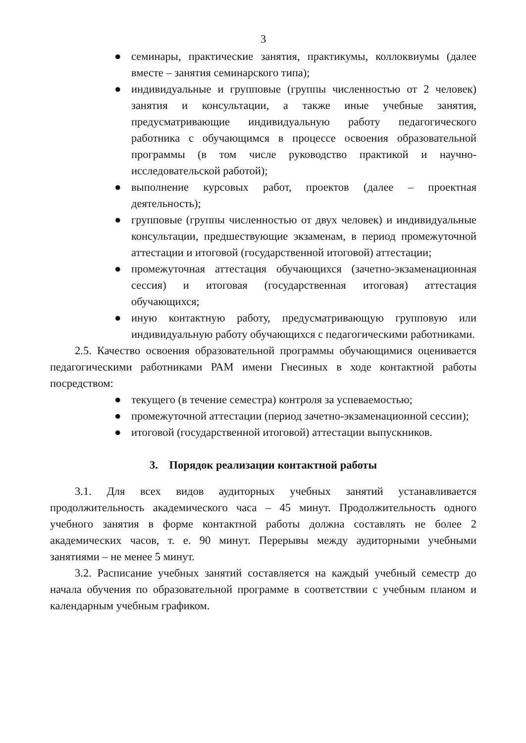3
● семинары, практические занятия, практикумы, коллоквиумы (далее вместе – занятия семинарского типа);
● индивидуальные и групповые (группы численностью от 2 человек) занятия и консультации, а также иные учебные занятия, предусматривающие индивидуальную работу педагогического работника с обучающимся в процессе освоения образовательной программы (в том числе руководство практикой и научно-исследовательской работой);
● выполнение курсовых работ, проектов (далее – проектная деятельность);
● групповые (группы численностью от двух человек) и индивидуальные консультации, предшествующие экзаменам, в период промежуточной аттестации и итоговой (государственной итоговой) аттестации;
● промежуточная аттестация обучающихся (зачетно-экзаменационная сессия) и итоговая (государственная итоговая) аттестация обучающихся;
● иную контактную работу, предусматривающую групповую или индивидуальную работу обучающихся с педагогическими работниками.
2.5. Качество освоения образовательной программы обучающимися оценивается педагогическими работниками РАМ имени Гнесиных в ходе контактной работы посредством:
● текущего (в течение семестра) контроля за успеваемостью;
● промежуточной аттестации (период зачетно-экзаменационной сессии);
● итоговой (государственной итоговой) аттестации выпускников.
3. Порядок реализации контактной работы
3.1. Для всех видов аудиторных учебных занятий устанавливается продолжительность академического часа – 45 минут. Продолжительность одного учебного занятия в форме контактной работы должна составлять не более 2 академических часов, т. е. 90 минут. Перерывы между аудиторными учебными занятиями – не менее 5 минут.
3.2. Расписание учебных занятий составляется на каждый учебный семестр до начала обучения по образовательной программе в соответствии с учебным планом и календарным учебным графиком.